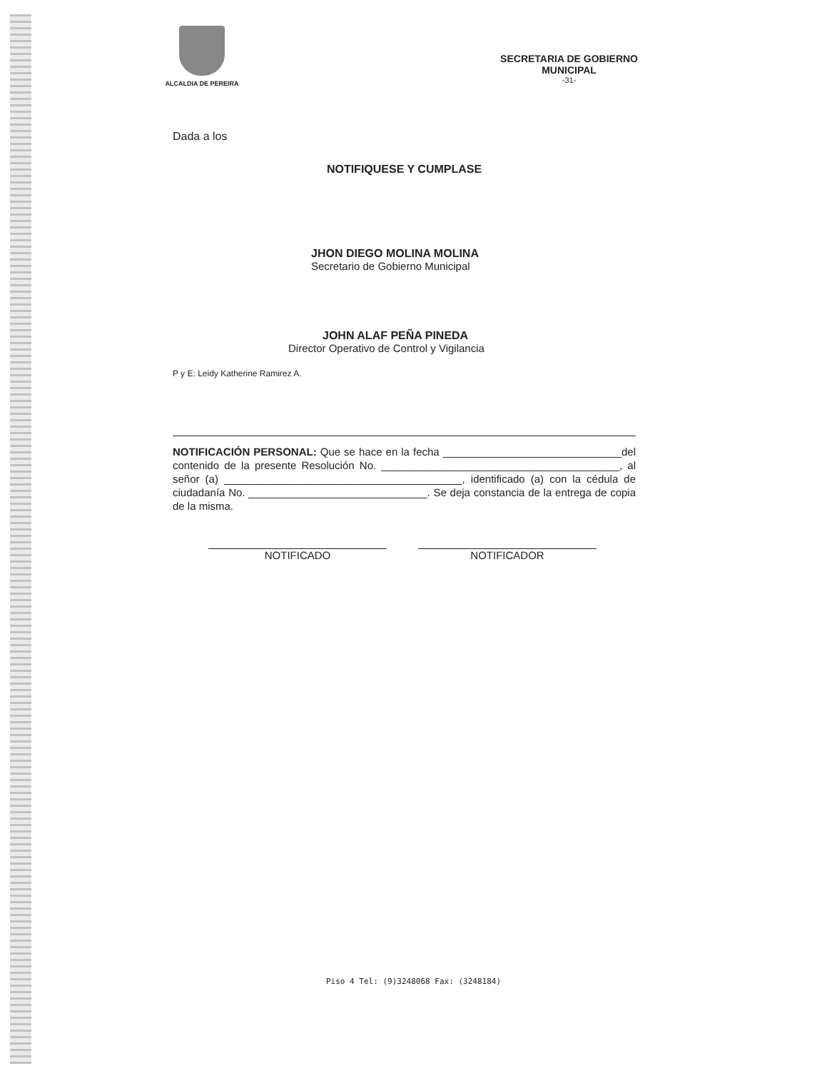ALCALDIA DE PEREIRA
SECRETARIA DE GOBIERNO
MUNICIPAL
-31-
Dada a los
NOTIFIQUESE Y CUMPLASE
JHON DIEGO MOLINA MOLINA
Secretario de Gobierno Municipal
JOHN ALAF PEÑA PINEDA
Director Operativo de Control y Vigilancia
P y E: Leidy Katherine Ramirez A.
NOTIFICACIÓN PERSONAL: Que se hace en la fecha ______________________________del contenido de la presente Resolución No. ________________________________________, al señor (a) ________________________________________, identificado (a) con la cédula de ciudadanía No. ______________________________. Se deja constancia de la entrega de copia de la misma.
NOTIFICADO NOTIFICADOR
Piso 4 Tel: (9)3248068 Fax: (3248184)